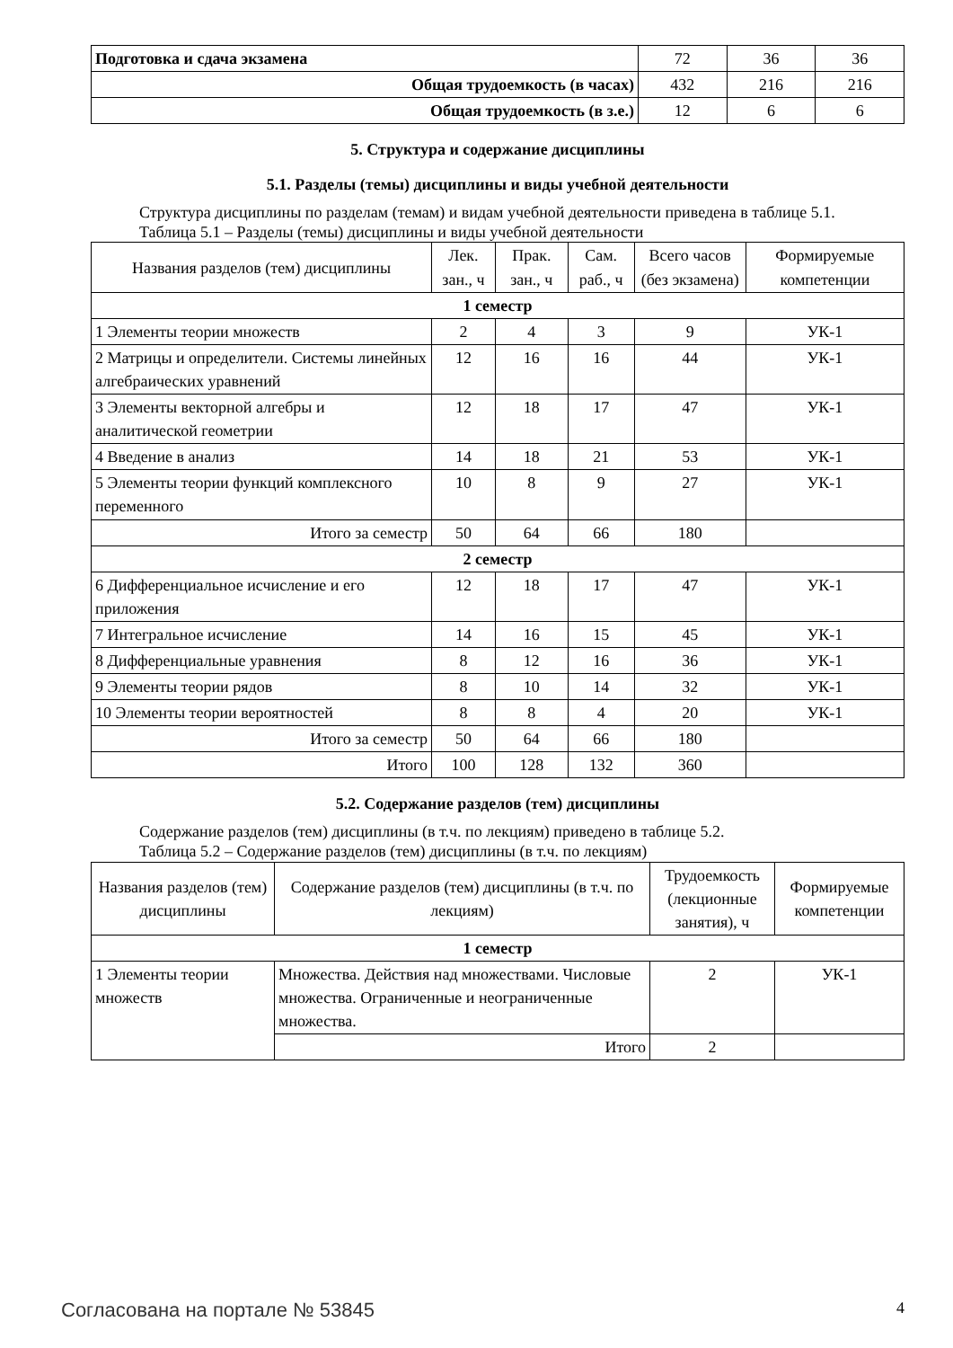| Подготовка и сдача экзамена | 72 | 36 | 36 |
| Общая трудоемкость (в часах) | 432 | 216 | 216 |
| Общая трудоемкость (в з.е.) | 12 | 6 | 6 |
5. Структура и содержание дисциплины
5.1. Разделы (темы) дисциплины и виды учебной деятельности
Структура дисциплины по разделам (темам) и видам учебной деятельности приведена в таблице 5.1.
Таблица 5.1 – Разделы (темы) дисциплины и виды учебной деятельности
| Названия разделов (тем) дисциплины | Лек. зан., ч | Прак. зан., ч | Сам. раб., ч | Всего часов (без экзамена) | Формируемые компетенции |
| --- | --- | --- | --- | --- | --- |
| 1 семестр | | | | | |
| 1 Элементы теории множеств | 2 | 4 | 3 | 9 | УК-1 |
| 2 Матрицы и определители. Системы линейных алгебраических уравнений | 12 | 16 | 16 | 44 | УК-1 |
| 3 Элементы векторной алгебры и аналитической геометрии | 12 | 18 | 17 | 47 | УК-1 |
| 4 Введение в анализ | 14 | 18 | 21 | 53 | УК-1 |
| 5 Элементы теории функций комплексного переменного | 10 | 8 | 9 | 27 | УК-1 |
| Итого за семестр | 50 | 64 | 66 | 180 | |
| 2 семестр | | | | | |
| 6 Дифференциальное исчисление и его приложения | 12 | 18 | 17 | 47 | УК-1 |
| 7 Интегральное исчисление | 14 | 16 | 15 | 45 | УК-1 |
| 8 Дифференциальные уравнения | 8 | 12 | 16 | 36 | УК-1 |
| 9 Элементы теории рядов | 8 | 10 | 14 | 32 | УК-1 |
| 10 Элементы теории вероятностей | 8 | 8 | 4 | 20 | УК-1 |
| Итого за семестр | 50 | 64 | 66 | 180 | |
| Итого | 100 | 128 | 132 | 360 | |
5.2. Содержание разделов (тем) дисциплины
Содержание разделов (тем) дисциплины (в т.ч. по лекциям) приведено в таблице 5.2.
Таблица 5.2 – Содержание разделов (тем) дисциплины (в т.ч. по лекциям)
| Названия разделов (тем) дисциплины | Содержание разделов (тем) дисциплины (в т.ч. по лекциям) | Трудоемкость (лекционные занятия), ч | Формируемые компетенции |
| --- | --- | --- | --- |
| 1 семестр | | | |
| 1 Элементы теории множеств | Множества. Действия над множествами. Числовые множества. Ограниченные и неограниченные множества. | 2 | УК-1 |
| | Итого | 2 | |
Согласована на портале № 53845 4